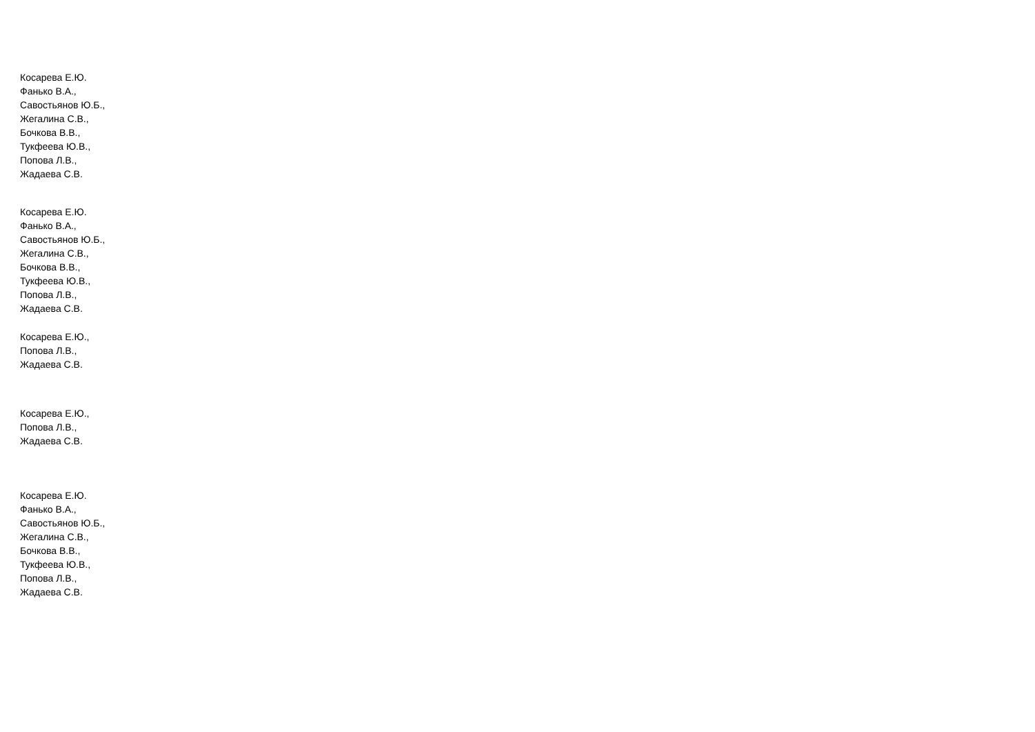Косарева Е.Ю.
Фанько В.А.,
Савостьянов Ю.Б.,
Жегалина С.В.,
Бочкова В.В.,
Тукфеева Ю.В.,
Попова Л.В.,
Жадаева С.В.
Косарева Е.Ю.
Фанько В.А.,
Савостьянов Ю.Б.,
Жегалина С.В.,
Бочкова В.В.,
Тукфеева Ю.В.,
Попова Л.В.,
Жадаева С.В.
Косарева Е.Ю.,
Попова Л.В.,
Жадаева С.В.
Косарева Е.Ю.,
Попова Л.В.,
Жадаева С.В.
Косарева Е.Ю.
Фанько В.А.,
Савостьянов Ю.Б.,
Жегалина С.В.,
Бочкова В.В.,
Тукфеева Ю.В.,
Попова Л.В.,
Жадаева С.В.